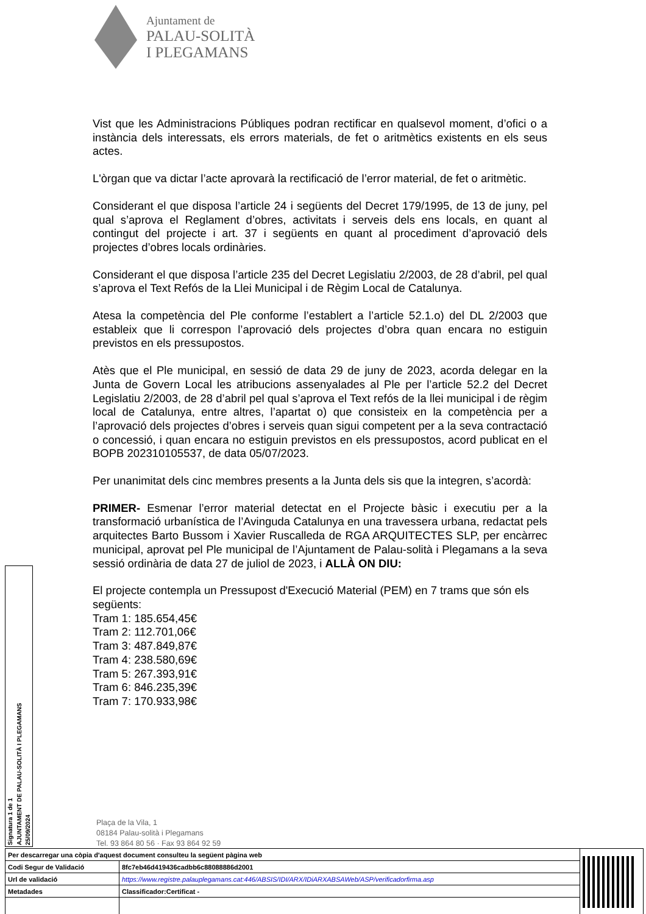Ajuntament de
PALAU-SOLITÀ
I PLEGAMANS
Vist que les Administracions Públiques podran rectificar en qualsevol moment, d’ofici o a instància dels interessats, els errors materials, de fet o aritmètics existents en els seus actes.
L'òrgan que va dictar l’acte aprovarà la rectificació de l’error material, de fet o aritmètic.
Considerant el que disposa l’article 24 i següents del Decret 179/1995, de 13 de juny, pel qual s’aprova el Reglament d’obres, activitats i serveis dels ens locals, en quant al contingut del projecte i art. 37 i següents en quant al procediment d’aprovació dels projectes d’obres locals ordinàries.
Considerant el que disposa l’article 235 del Decret Legislatiu 2/2003, de 28 d’abril, pel qual s’aprova el Text Refós de la Llei Municipal i de Règim Local de Catalunya.
Atesa la competència del Ple conforme l’establert a l’article 52.1.o) del DL 2/2003 que estableix que li correspon l’aprovació dels projectes d’obra quan encara no estiguin previstos en els pressupostos.
Atès que el Ple municipal, en sessió de data 29 de juny de 2023, acorda delegar en la Junta de Govern Local les atribucions assenyalades al Ple per l’article 52.2 del Decret Legislatiu 2/2003, de 28 d’abril pel qual s’aprova el Text refós de la llei municipal i de règim local de Catalunya, entre altres, l’apartat o) que consisteix en la competència per a l’aprovació dels projectes d’obres i serveis quan sigui competent per a la seva contractació o concessió, i quan encara no estiguin previstos en els pressupostos, acord publicat en el BOPB 202310105537, de data 05/07/2023.
Per unanimitat dels cinc membres presents a la Junta dels sis que la integren, s’acordà:
PRIMER- Esmenar l’error material detectat en el Projecte bàsic i executiu per a la transformació urbanística de l’Avinguda Catalunya en una travessera urbana, redactat pels arquitectes Barto Bussom i Xavier Ruscalleda de RGA ARQUITECTES SLP, per encàrrec municipal, aprovat pel Ple municipal de l’Ajuntament de Palau-solità i Plegamans a la seva sessió ordinària de data 27 de juliol de 2023, i ALLÀ ON DIU:
El projecte contempla un Pressupost d'Execució Material (PEM) en 7 trams que són els següents:
Tram 1: 185.654,45€
Tram 2: 112.701,06€
Tram 3: 487.849,87€
Tram 4: 238.580,69€
Tram 5: 267.393,91€
Tram 6: 846.235,39€
Tram 7: 170.933,98€
Signatura 1 de 1
AJUNTAMENT DE PALAU-SOLITÀ I PLEGAMANS
25/09/2024
Plaça de la Vila, 1
08184 Palau-solità i Plegamans
Tel. 93 864 80 56 · Fax 93 864 92 59
| Per descarregar una còpia d'aquest document consulteu la següent pàgina web | | |
| Codi Segur de Validació | 8fc7eb46d419436cadbb6c88088886d2001 | |
| Url de validació | https://www.registre.palauplegamans.cat:446/ABSIS/IDI/ARX/IDiARXABSAWeb/ASP/verificadorfirma.asp | |
| Metadades | Classificador:Certificat - | |